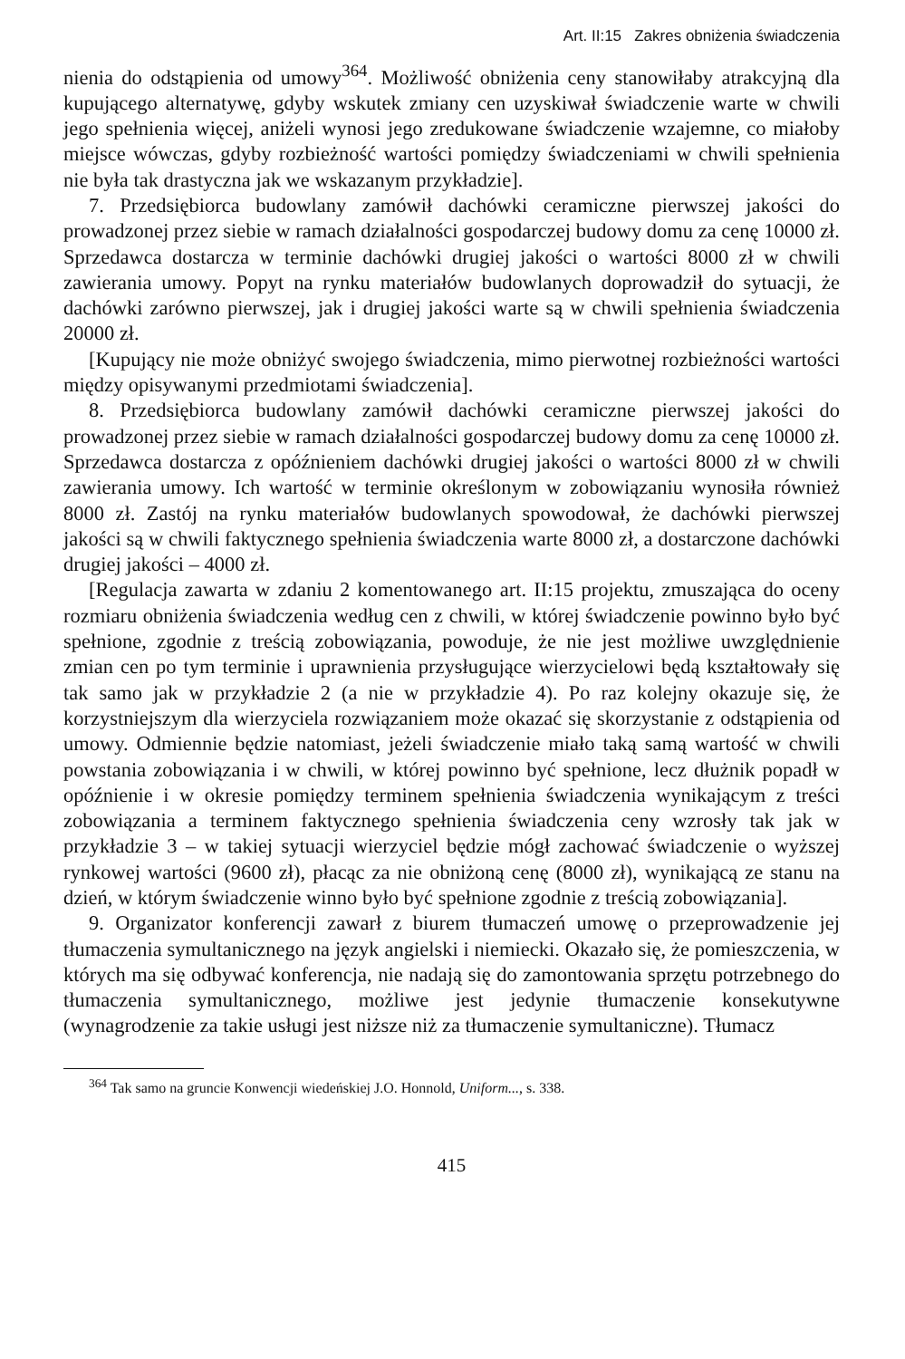Art. II:15 Zakres obniżenia świadczenia
nienia do odstąpienia od umowy<sup>364</sup>. Możliwość obniżenia ceny stanowiłaby atrakcyjną dla kupującego alternatywę, gdyby wskutek zmiany cen uzyskiwał świadczenie warte w chwili jego spełnienia więcej, aniżeli wynosi jego zredukowane świadczenie wzajemne, co miałoby miejsce wówczas, gdyby rozbieżność wartości pomiędzy świadczeniami w chwili spełnienia nie była tak drastyczna jak we wskazanym przykładzie].
7. Przedsiębiorca budowlany zamówił dachówki ceramiczne pierwszej jakości do prowadzonej przez siebie w ramach działalności gospodarczej budowy domu za cenę 10000 zł. Sprzedawca dostarcza w terminie dachówki drugiej jakości o wartości 8000 zł w chwili zawierania umowy. Popyt na rynku materiałów budowlanych doprowadził do sytuacji, że dachówki zarówno pierwszej, jak i drugiej jakości warte są w chwili spełnienia świadczenia 20000 zł.
[Kupujący nie może obniżyć swojego świadczenia, mimo pierwotnej rozbieżności wartości między opisywanymi przedmiotami świadczenia].
8. Przedsiębiorca budowlany zamówił dachówki ceramiczne pierwszej jakości do prowadzonej przez siebie w ramach działalności gospodarczej budowy domu za cenę 10000 zł. Sprzedawca dostarcza z opóźnieniem dachówki drugiej jakości o wartości 8000 zł w chwili zawierania umowy. Ich wartość w terminie określonym w zobowiązaniu wynosiła również 8000 zł. Zastój na rynku materiałów budowlanych spowodował, że dachówki pierwszej jakości są w chwili faktycznego spełnienia świadczenia warte 8000 zł, a dostarczone dachówki drugiej jakości – 4000 zł.
[Regulacja zawarta w zdaniu 2 komentowanego art. II:15 projektu, zmuszająca do oceny rozmiaru obniżenia świadczenia według cen z chwili, w której świadczenie powinno było być spełnione, zgodnie z treścią zobowiązania, powoduje, że nie jest możliwe uwzględnienie zmian cen po tym terminie i uprawnienia przysługujące wierzycielowi będą kształtowały się tak samo jak w przykładzie 2 (a nie w przykładzie 4). Po raz kolejny okazuje się, że korzystniejszym dla wierzyciela rozwiązaniem może okazać się skorzystanie z odstąpienia od umowy. Odmiennie będzie natomiast, jeżeli świadczenie miało taką samą wartość w chwili powstania zobowiązania i w chwili, w której powinno być spełnione, lecz dłużnik popadł w opóźnienie i w okresie pomiędzy terminem spełnienia świadczenia wynikającym z treści zobowiązania a terminem faktycznego spełnienia świadczenia ceny wzrosły tak jak w przykładzie 3 – w takiej sytuacji wierzyciel będzie mógł zachować świadczenie o wyższej rynkowej wartości (9600 zł), płacąc za nie obniżoną cenę (8000 zł), wynikającą ze stanu na dzień, w którym świadczenie winno było być spełnione zgodnie z treścią zobowiązania].
9. Organizator konferencji zawarł z biurem tłumaczeń umowę o przeprowadzenie jej tłumaczenia symultanicznego na język angielski i niemiecki. Okazało się, że pomieszczenia, w których ma się odbywać konferencja, nie nadają się do zamontowania sprzętu potrzebnego do tłumaczenia symultanicznego, możliwe jest jedynie tłumaczenie konsekutywne (wynagrodzenie za takie usługi jest niższe niż za tłumaczenie symultaniczne). Tłumacz
<sup>364</sup> Tak samo na gruncie Konwencji wiedeńskiej J.O. Honnold, Uniform..., s. 338.
415